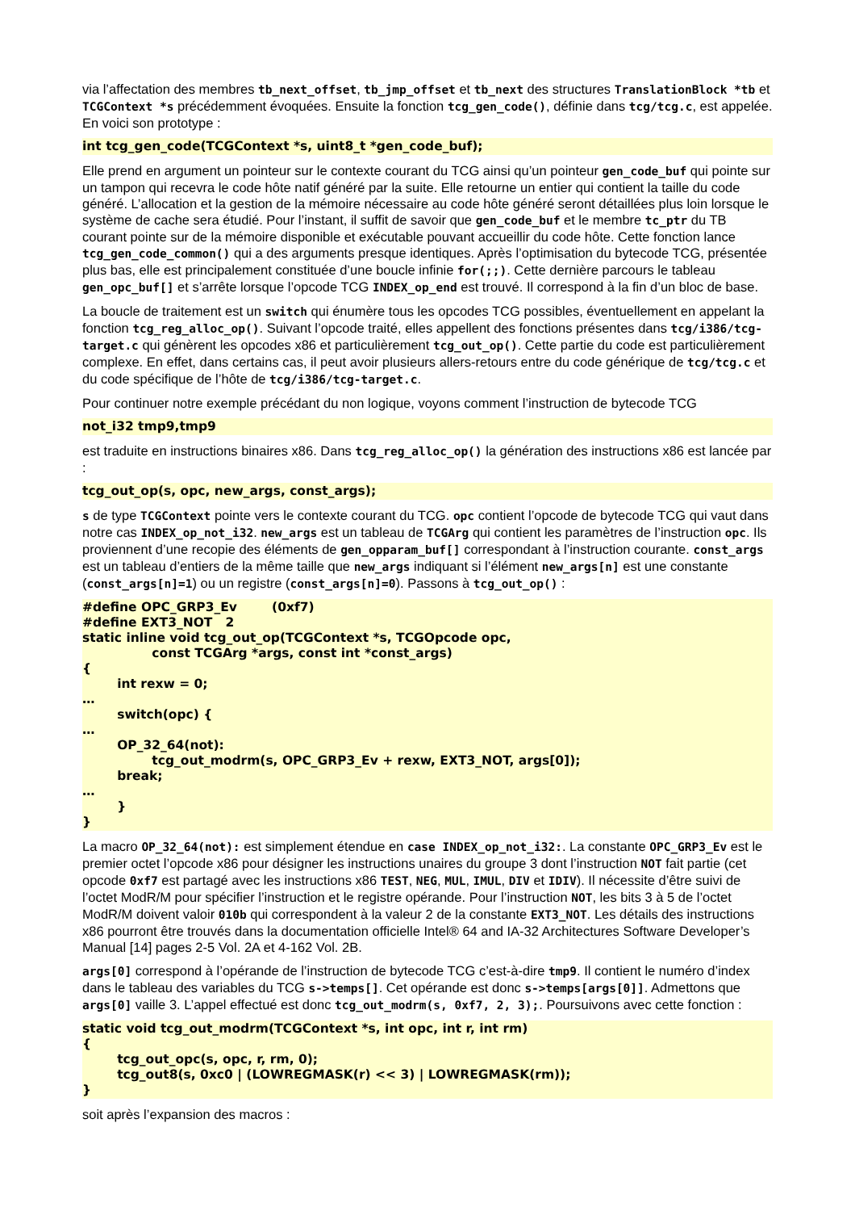via l’affectation des membres tb_next_offset, tb_jmp_offset et tb_next des structures TranslationBlock *tb et TCGContext *s précédemment évoquées. Ensuite la fonction tcg_gen_code(), définie dans tcg/tcg.c, est appelée. En voici son prototype :
int tcg_gen_code(TCGContext *s, uint8_t *gen_code_buf);
Elle prend en argument un pointeur sur le contexte courant du TCG ainsi qu’un pointeur gen_code_buf qui pointe sur un tampon qui recevra le code hôte natif généré par la suite. Elle retourne un entier qui contient la taille du code généré. L’allocation et la gestion de la mémoire nécessaire au code hôte généré seront détaillées plus loin lorsque le système de cache sera étudié. Pour l’instant, il suffit de savoir que gen_code_buf et le membre tc_ptr du TB courant pointe sur de la mémoire disponible et exécutable pouvant accueillir du code hôte. Cette fonction lance tcg_gen_code_common() qui a des arguments presque identiques. Après l’optimisation du bytecode TCG, présentée plus bas, elle est principalement constituée d’une boucle infinie for(;;). Cette dernière parcours le tableau gen_opc_buf[] et s’arrête lorsque l’opcode TCG INDEX_op_end est trouvé. Il correspond à la fin d’un bloc de base.
La boucle de traitement est un switch qui énumère tous les opcodes TCG possibles, éventuellement en appelant la fonction tcg_reg_alloc_op(). Suivant l’opcode traité, elles appellent des fonctions présentes dans tcg/i386/tcg-target.c qui génèrent les opcodes x86 et particulièrement tcg_out_op(). Cette partie du code est particulièrement complexe. En effet, dans certains cas, il peut avoir plusieurs allers-retours entre du code générique de tcg/tcg.c et du code spécifique de l’hôte de tcg/i386/tcg-target.c.
Pour continuer notre exemple précédant du non logique, voyons comment l’instruction de bytecode TCG
not_i32 tmp9,tmp9
est traduite en instructions binaires x86. Dans tcg_reg_alloc_op() la génération des instructions x86 est lancée par :
tcg_out_op(s, opc, new_args, const_args);
s de type TCGContext pointe vers le contexte courant du TCG. opc contient l’opcode de bytecode TCG qui vaut dans notre cas INDEX_op_not_i32. new_args est un tableau de TCGArg qui contient les paramètres de l’instruction opc. Ils proviennent d’une recopie des éléments de gen_opparam_buf[] correspondant à l’instruction courante. const_args est un tableau d’entiers de la même taille que new_args indiquant si l’élément new_args[n] est une constante (const_args[n]=1) ou un registre (const_args[n]=0). Passons à tcg_out_op() :
#define OPC_GRP3_Ev (0xf7) #define EXT3_NOT 2 static inline void tcg_out_op(TCGContext *s, TCGOpcode opc, const TCGArg *args, const int *const_args) { int rexw = 0; … switch(opc) { … OP_32_64(not): tcg_out_modrm(s, OPC_GRP3_Ev + rexw, EXT3_NOT, args[0]); break; … } }
La macro OP_32_64(not): est simplement étendue en case INDEX_op_not_i32:. La constante OPC_GRP3_Ev est le premier octet l’opcode x86 pour désigner les instructions unaires du groupe 3 dont l’instruction NOT fait partie (cet opcode 0xf7 est partagé avec les instructions x86 TEST, NEG, MUL, IMUL, DIV et IDIV). Il nécessite d’être suivi de l’octet ModR/M pour spécifier l’instruction et le registre opérande. Pour l’instruction NOT, les bits 3 à 5 de l’octet ModR/M doivent valoir 010b qui correspondent à la valeur 2 de la constante EXT3_NOT. Les détails des instructions x86 pourront être trouvés dans la documentation officielle Intel® 64 and IA-32 Architectures Software Developer’s Manual [14] pages 2-5 Vol. 2A et 4-162 Vol. 2B.
args[0] correspond à l’opérande de l’instruction de bytecode TCG c’est-à-dire tmp9. Il contient le numéro d’index dans le tableau des variables du TCG s->temps[]. Cet opérande est donc s->temps[args[0]]. Admettons que args[0] vaille 3. L’appel effectué est donc tcg_out_modrm(s, 0xf7, 2, 3);. Poursuivons avec cette fonction :
static void tcg_out_modrm(TCGContext *s, int opc, int r, int rm) { tcg_out_opc(s, opc, r, rm, 0); tcg_out8(s, 0xc0 | (LOWREGMASK(r) << 3) | LOWREGMASK(rm)); }
soit après l’expansion des macros :